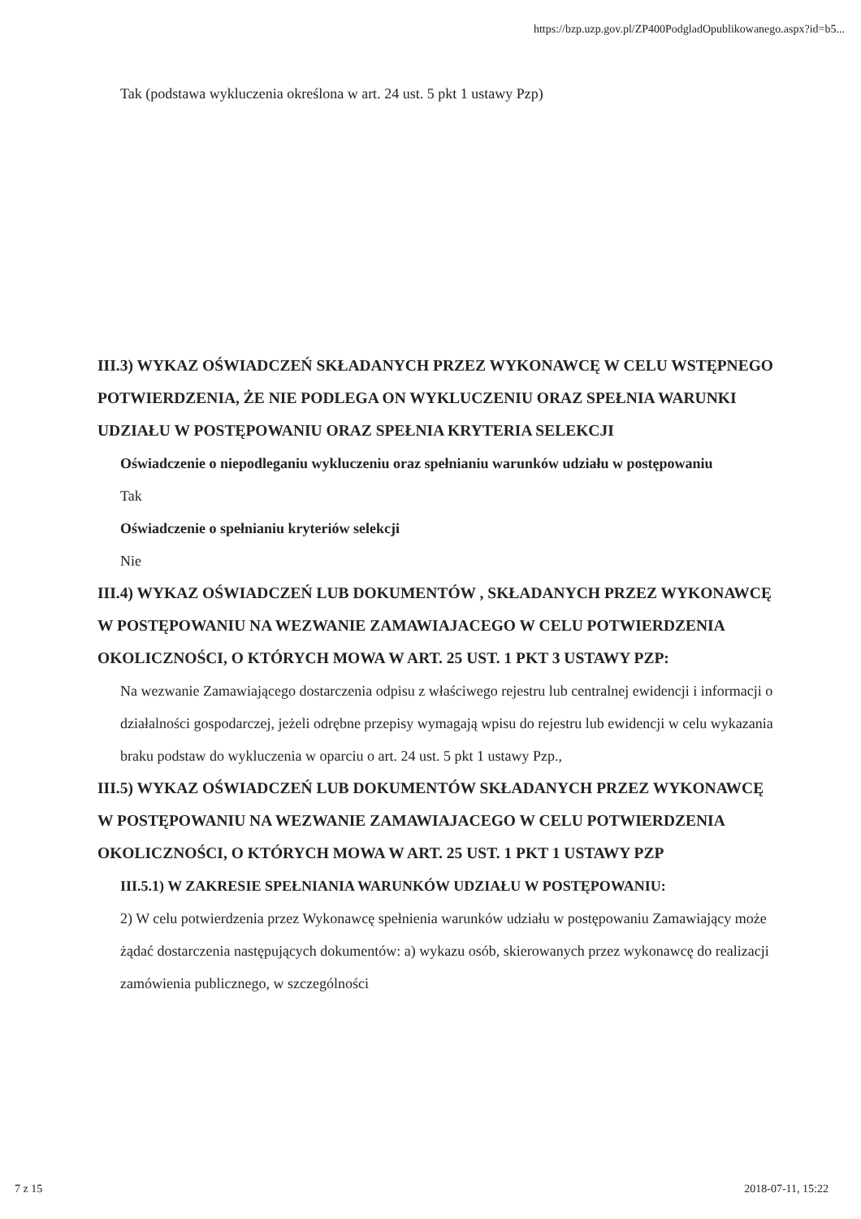https://bzp.uzp.gov.pl/ZP400PodgladOpublikowanego.aspx?id=b5...
Tak (podstawa wykluczenia określona w art. 24 ust. 5 pkt 1 ustawy Pzp)
III.3) WYKAZ OŚWIADCZEŃ SKŁADANYCH PRZEZ WYKONAWCĘ W CELU WSTĘPNEGO POTWIERDZENIA, ŻE NIE PODLEGA ON WYKLUCZENIU ORAZ SPEŁNIA WARUNKI UDZIAŁU W POSTĘPOWANIU ORAZ SPEŁNIA KRYTERIA SELEKCJI
Oświadczenie o niepodleganiu wykluczeniu oraz spełnianiu warunków udziału w postępowaniu
Tak
Oświadczenie o spełnianiu kryteriów selekcji
Nie
III.4) WYKAZ OŚWIADCZEŃ LUB DOKUMENTÓW , SKŁADANYCH PRZEZ WYKONAWCĘ W POSTĘPOWANIU NA WEZWANIE ZAMAWIAJACEGO W CELU POTWIERDZENIA OKOLICZNOŚCI, O KTÓRYCH MOWA W ART. 25 UST. 1 PKT 3 USTAWY PZP:
Na wezwanie Zamawiającego dostarczenia odpisu z właściwego rejestru lub centralnej ewidencji i informacji o działalności gospodarczej, jeżeli odrębne przepisy wymagają wpisu do rejestru lub ewidencji w celu wykazania braku podstaw do wykluczenia w oparciu o art. 24 ust. 5 pkt 1 ustawy Pzp.,
III.5) WYKAZ OŚWIADCZEŃ LUB DOKUMENTÓW SKŁADANYCH PRZEZ WYKONAWCĘ W POSTĘPOWANIU NA WEZWANIE ZAMAWIAJACEGO W CELU POTWIERDZENIA OKOLICZNOŚCI, O KTÓRYCH MOWA W ART. 25 UST. 1 PKT 1 USTAWY PZP
III.5.1) W ZAKRESIE SPEŁNIANIA WARUNKÓW UDZIAŁU W POSTĘPOWANIU:
2) W celu potwierdzenia przez Wykonawcę spełnienia warunków udziału w postępowaniu Zamawiający może żądać dostarczenia następujących dokumentów: a) wykazu osób, skierowanych przez wykonawcę do realizacji zamówienia publicznego, w szczególności
7 z 15 2018-07-11, 15:22